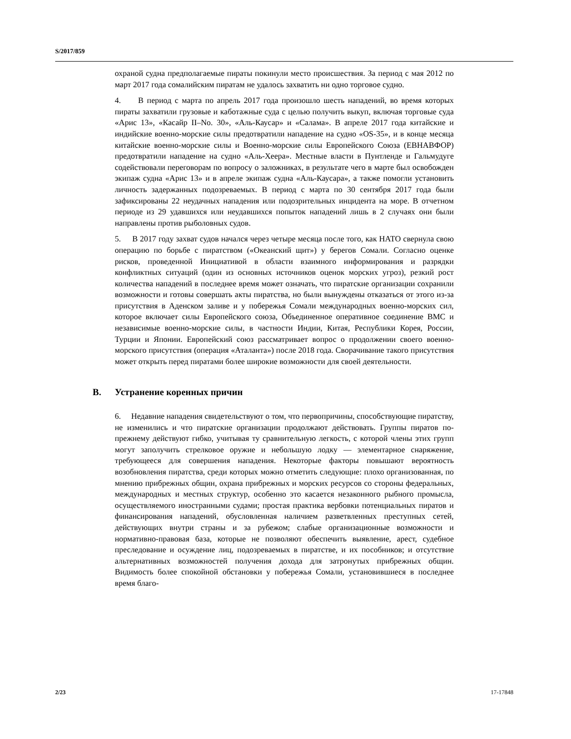S/2017/859
охраной судна предполагаемые пираты покинули место происшествия. За период с мая 2012 по март 2017 года сомалийским пиратам не удалось захватить ни одно торговое судно.
4. В период с марта по апрель 2017 года произошло шесть нападений, во время которых пираты захватили грузовые и каботажные суда с целью получить выкуп, включая торговые суда «Арис 13», «Касайр II–No. 30», «Аль-Каусар» и «Салама». В апреле 2017 года китайские и индийские военно-морские силы предотвратили нападение на судно «OS-35», и в конце месяца китайские военно-морские силы и Военно-морские силы Европейского Союза (ЕВНАВФОР) предотвратили нападение на судно «Аль-Хеера». Местные власти в Пунтленде и Гальмудуге содействовали переговорам по вопросу о заложниках, в результате чего в марте был освобожден экипаж судна «Арис 13» и в апреле экипаж судна «Аль-Каусара», а также помогли установить личность задержанных подозреваемых. В период с марта по 30 сентября 2017 года были зафиксированы 22 неудачных нападения или подозрительных инцидента на море. В отчетном периоде из 29 удавшихся или неудавшихся попыток нападений лишь в 2 случаях они были направлены против рыболовных судов.
5. В 2017 году захват судов начался через четыре месяца после того, как НАТО свернула свою операцию по борьбе с пиратством («Океанский щит») у берегов Сомали. Согласно оценке рисков, проведенной Инициативой в области взаимного информирования и разрядки конфликтных ситуаций (один из основных источников оценок морских угроз), резкий рост количества нападений в последнее время может означать, что пиратские организации сохранили возможности и готовы совершать акты пиратства, но были вынуждены отказаться от этого из-за присутствия в Аденском заливе и у побережья Сомали международных военно-морских сил, которое включает силы Европейского союза, Объединенное оперативное соединение ВМС и независимые военно-морские силы, в частности Индии, Китая, Республики Корея, России, Турции и Японии. Европейский союз рассматривает вопрос о продолжении своего военно-морского присутствия (операция «Аталанта») после 2018 года. Сворачивание такого присутствия может открыть перед пиратами более широкие возможности для своей деятельности.
B. Устранение коренных причин
6. Недавние нападения свидетельствуют о том, что первопричины, способствующие пиратству, не изменились и что пиратские организации продолжают действовать. Группы пиратов по-прежнему действуют гибко, учитывая ту сравнительную легкость, с которой члены этих групп могут заполучить стрелковое оружие и небольшую лодку — элементарное снаряжение, требующееся для совершения нападения. Некоторые факторы повышают вероятность возобновления пиратства, среди которых можно отметить следующие: плохо организованная, по мнению прибрежных общин, охрана прибрежных и морских ресурсов со стороны федеральных, международных и местных структур, особенно это касается незаконного рыбного промысла, осуществляемого иностранными судами; простая практика вербовки потенциальных пиратов и финансирования нападений, обусловленная наличием разветвленных преступных сетей, действующих внутри страны и за рубежом; слабые организационные возможности и нормативно-правовая база, которые не позволяют обеспечить выявление, арест, судебное преследование и осуждение лиц, подозреваемых в пиратстве, и их пособников; и отсутствие альтернативных возможностей получения дохода для затронутых прибрежных общин. Видимость более спокойной обстановки у побережья Сомали, установившиеся в последнее время благо-
2/23 17-17848